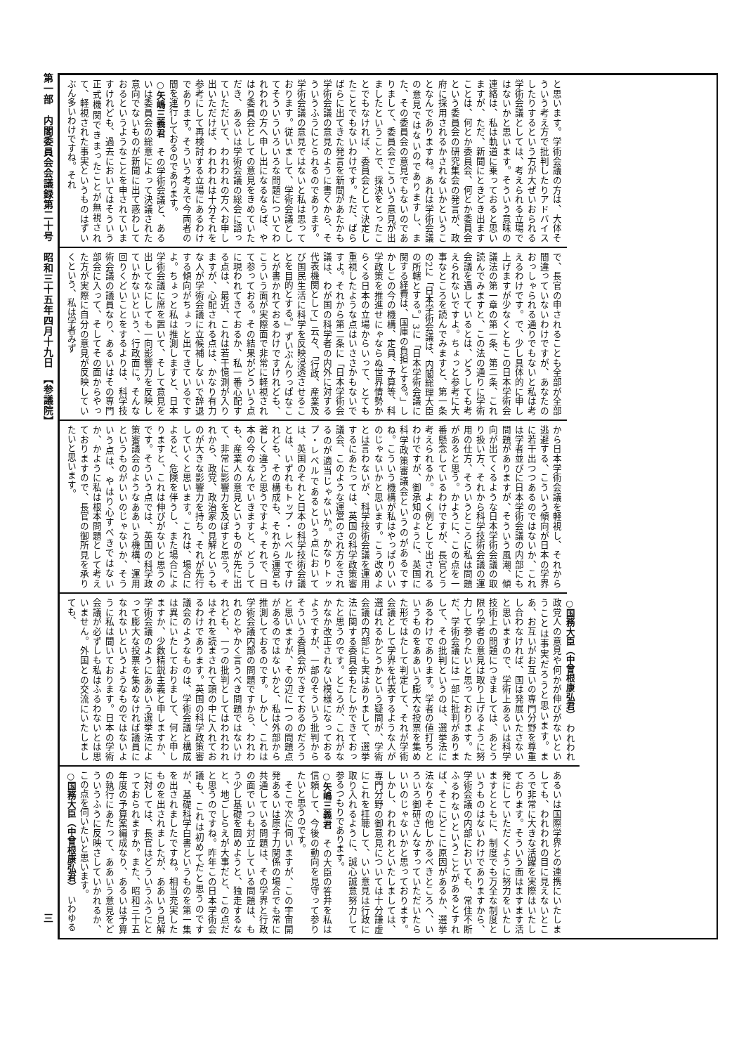第一部　内閣委員会会議録第二十号　昭和三十五年四月十九日　【参議院】 三
と思います。学術会議の方は、大体そういう考え方で批判したりアドバイスしたりするという方が大ぜいおられる学術会議としては、考えられる立場ではないかと思います。そういう意味の連絡は、私は軌道に乗っておると思いますが、ただ、新聞にときどき出ますことは、何とか委員会、何とか委員会という委員会の研究集会の発言が、政府に採用されるかされないかということなんでありますね。あれは学術会議の意見ではないのでありますし、また、その委員会の意見でもないのでありまして、委員会でこういう意見が出ましたということで、採決をとったことでもなければ、委員会として決定したことでもないわけです。ただ、ばらばらに出てきた発言を新聞があたかも学術会議の意見のように書くから、そういうふうにとられるのであります。学術会議の意見ではないと私は思っております。従いまして、学術会議としてそういういろいろな問題についてわれわれの方へ申し出になるならば、やはり委員会としての意見をきめていただき、あるいは学術会議の総会に諮っていただいて、われわれの方へお申し出いただけば、われわれは十分それを参考にして再検討する立場にあるわけであります。そういう考えで今両者の間を運行しておるのであります。
○矢嶋三義君　その学術会議と、あるいは委員会の総意によって決議された意向でないものが新聞に出て惑わしておるというようなことを申されていますけれども、過去においてはそういう正式機関できまったことが無視されて、軽視された事実というものはずいぶん多いわけですね。それ
で、長官の申されることも全部が全部間違っていないわけですが、あなたのおっしゃられる通りでもないと私は考えるわけです。で、少し具体的に申し上げますが少なくともこの日本学術会議法の第一章の第一条、第二条、これ読んでみますと、この法の通りに学術会議を遇しているとは、どうしても考えられないですよ。ちょっと参考に大事なところを読んでみますと、第一条の2に「日本学術会議は、内閣総理大臣の所轄とする。」3に「日本学術会議に関する経費は、国庫の負担とする。」しかしこの今の機構、定員、予算等、科学政策を推進せにゃならぬ世界情勢からくる日本の立場からいって、とても重視したような点はいささかもないですよ。それから第二条に「日本学術会議は、わが国の科学者の内外に対する代表機関として」云々、「行政、産業及び国民生活に科学を反映浸透させることを目的とする。」ずいぶんりっぱなことが書かれておるわけですけれども、こういう面が実際面で非常に軽視されて参っておる。その結果がどういう点に現われてきておるか、私一番心配する点は、最近、これは若干憶測が入りますが、心配される点は、かなり有力な人が学術会議に立候補しないで辞退する傾向がちょっと出てきているですよ。ちょっと私は推測しますと、日本学術会議に席を置いて、そして意見を出してなにしても一向影響力を反映していかないという、行政面に。そんな回りくどいことをするよりは、科学技術会議の議員なり、あるいはその専門部会に入って、そしてその面からやった方が実際に自分の意見が反映していくという、私は学者みず
から日本学術会議を軽視し、それから逃避する、こういう傾向が日本の学界に若干出つつあるのではないか、これは学者並びに日本学術会議の内部にも問題がありますが、そういう風潮、傾向が出てくるような日本学術会議の取り扱い方、それから科学技術会議の運用の仕方、そういうところに私は問題があると思う。かように、この点を一番懸念しているわけですが、長官どう考えられるか。よく例として出されるわけですが、御承知のように、英国に科学政策審議会というのがあるですね。こういう機構が私はやっぱりいいのじゃないかと思います。こう改めよとは言わないが、科学技術会議を運用するにあたっては、英国の科学政策審議会、このような運営のされ方をされるのが適当じゃないか。かなりトップ・レベルであるという点においては、英国のそれと日本の科学技術会議とは、いずれもトップ・レベルですけれども、その構成も、それから運営も著しく違うと思うですよ。それで、日本の今のなんでいきますと、どうしても、産業人の意見というものが先に出て、非常に影響力を及ぼすと思う。それから、政党、政治家の見解というものが大きな影響力を持ち、それが先行していくと思います。これは、場合によると、危険を伴うし、また場合によりますと、これは伸びがないと思うのです。そういう点では、英国の科学政策審議会のようなああいう機構、運用というものがいいのじゃないか、そういう点は、やはり心すべきではないか、かように私は根本問題として考えておりますので、長官の御所見を承りたいと思います。
○国務大臣（中曾根康弘君）　われわれ政党人の意見や何かが伸びがないということは事実だろうと思います。まあ、お互いがお互いの専門分野を尊重し合わなければ、国は発展いたさないと思いますので、学術上あるいは科学技術上の問題につきましては、あとう限り学者の意見は取り上げるように努力して参りたいと思っております。ただ、学術会議には一部に批判がありまして、その批判というのは、選挙法にあるわけであります。学者の値打ちというものをああいう膨大な投票を集めた形ではたして判定して、それが学術会議として学界を代表するような人が選ばれるかどうかという疑問が、学術会議の内部にも実はありまして、選挙法に関する委員会もたしかできておったと思うのです。ところが、これがなかなか改正されない模様になっておるようですが、一部のそういう批判からそういう委員会ができておるのだろうと思いますが、その辺に一つの問題点があるのではないかと、私は外部から推測しておるのです。しかし、これは学術会議内部の問題ですから、われわれのとやかく言うべき問題ではないけれども、一つの批判としてはわれわれはそれを読まされて頭の中に入れておるわけであります。英国の科学政策審議会のようなものは、学術会議と構成は異にいたしておりまして、何と申しますか、少数精鋭主義と申しますか、学術会議のようにああいう選挙法によって膨大な投票を集めなければ議員になれないというようなものではないように私は聞いております。日本の学術会議が必ずしも私はふるわないとは思いません。外国との交流にいたしましても、
あるいは国際学界との連携にいたしましても、われわれの目に見えないところで非常に大きな活躍を実際はいたしております。そういう面はますます活発にしていただくように努力をいたしますとともに、制度でも万全な制度というものはないわけでありますから、学術会議の内部においても、常住不断ふるわないということがあるとすれば、そこにどこに原因があるか、選挙法なりその他しかるべきところへ、いろいろ御研さんなすっていただいたらいいのじゃないかと思っております。しかし、われわれといたしましては、専門分野の御意見については十分謙虚にこれを拝聴して、いい意見は行政に取り入れるように、誠心誠意努力して参るつもりであります。
○矢嶋三義君　その大臣の答弁を私は信頼して、今後の動向を見守って参りたいと思うのです。
　そこで次に伺いますが、この宇宙開発あるいは原子力関係の場合でも常に共通している問題は、その学界と行政の面でいつも対立している問題は、もう少し基礎を固めようと、独走するなと、地ごしらえが大事だと、この点だと思うのですね。昨年この日本学術会議も、これは初めてだと思うのですが、基礎科学白書というものを第一集を出されましたですね。相当充実したものを出されましたが、ああいう見解に対しては、長官はどういうふうにとっておられますか。また、昭和三十五年度の予算案編成なり、あるいは予算の執行にあたって、ああいう意見をどういうふうに反映さしていかれるか、この点を伺いたいと思います。
○国務大臣（中曾根康弘君）　いわゆる